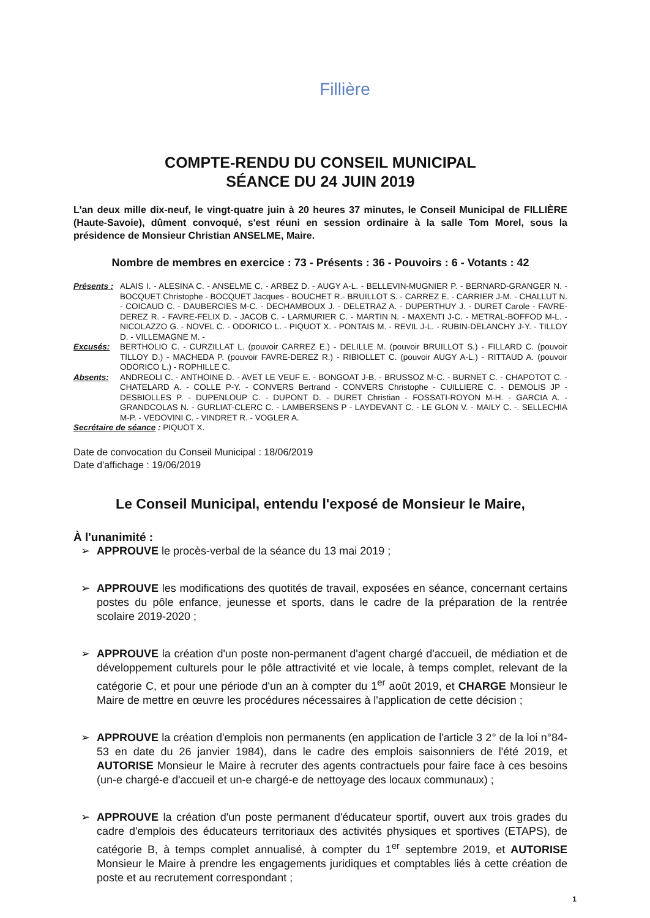Fillière
COMPTE-RENDU DU CONSEIL MUNICIPAL
SÉANCE DU 24 JUIN 2019
L'an deux mille dix-neuf, le vingt-quatre juin à 20 heures 37 minutes, le Conseil Municipal de FILLIÈRE (Haute-Savoie), dûment convoqué, s'est réuni en session ordinaire à la salle Tom Morel, sous la présidence de Monsieur Christian ANSELME, Maire.
Nombre de membres en exercice : 73 - Présents : 36 - Pouvoirs : 6 - Votants : 42
Présents :
ALAIS I. - ALESINA C. - ANSELME C. - ARBEZ D. - AUGY A-L. - BELLEVIN-MUGNIER P. - BERNARD-GRANGER N. - BOCQUET Christophe - BOCQUET Jacques - BOUCHET R.- BRUILLOT S. - CARREZ E. - CARRIER J-M. - CHALLUT N. - COICAUD C. - DAUBERCIES M-C. - DECHAMBOUX J. - DELETRAZ A. - DUPERTHUY J. - DURET Carole - FAVRE-DEREZ R. - FAVRE-FELIX D. - JACOB C. - LARMURIER C. - MARTIN N. - MAXENTI J-C. - METRAL-BOFFOD M-L. - NICOLAZZO G. - NOVEL C. - ODORICO L. - PIQUOT X. - PONTAIS M. - REVIL J-L. - RUBIN-DELANCHY J-Y. - TILLOY D. - VILLEMAGNE M. -
Excusés: BERTHOLIO C. - CURZILLAT L. (pouvoir CARREZ E.) - DELILLE M. (pouvoir BRUILLOT S.) - FILLARD C. (pouvoir TILLOY D.) - MACHEDA P. (pouvoir FAVRE-DEREZ R.) - RIBIOLLET C. (pouvoir AUGY A-L.) - RITTAUD A. (pouvoir ODORICO L.) - ROPHILLE C.
Absents: ANDREOLI C. - ANTHOINE D. - AVET LE VEUF E. - BONGOAT J-B. - BRUSSOZ M-C. - BURNET C. - CHAPOTOT C. - CHATELARD A. - COLLE P-Y. - CONVERS Bertrand - CONVERS Christophe - CUILLIERE C. - DEMOLIS JP - DESBIOLLES P. - DUPENLOUP C. - DUPONT D. - DURET Christian - FOSSATI-ROYON M-H. - GARCIA A. - GRANDCOLAS N. - GURLIAT-CLERC C. - LAMBERSENS P - LAYDEVANT C. - LE GLON V. - MAILY C. -. SELLECHIA M-P. - VEDOVINI C. - VINDRET R. - VOGLER A.
Secrétaire de séance : PIQUOT X.
Date de convocation du Conseil Municipal : 18/06/2019
Date d'affichage : 19/06/2019
Le Conseil Municipal, entendu l'exposé de Monsieur le Maire,
À l'unanimité :
➢ APPROUVE le procès-verbal de la séance du 13 mai 2019 ;
➢ APPROUVE les modifications des quotités de travail, exposées en séance, concernant certains postes du pôle enfance, jeunesse et sports, dans le cadre de la préparation de la rentrée scolaire 2019-2020 ;
➢ APPROUVE la création d'un poste non-permanent d'agent chargé d'accueil, de médiation et de développement culturels pour le pôle attractivité et vie locale, à temps complet, relevant de la catégorie C, et pour une période d'un an à compter du 1<sup>er</sup> août 2019, et CHARGE Monsieur le Maire de mettre en œuvre les procédures nécessaires à l'application de cette décision ;
➢ APPROUVE la création d'emplois non permanents (en application de l'article 3 2° de la loi n°84-53 en date du 26 janvier 1984), dans le cadre des emplois saisonniers de l'été 2019, et AUTORISE Monsieur le Maire à recruter des agents contractuels pour faire face à ces besoins (un-e chargé-e d'accueil et un-e chargé-e de nettoyage des locaux communaux) ;
➢ APPROUVE la création d'un poste permanent d'éducateur sportif, ouvert aux trois grades du cadre d'emplois des éducateurs territoriaux des activités physiques et sportives (ETAPS), de catégorie B, à temps complet annualisé, à compter du 1<sup>er</sup> septembre 2019, et AUTORISE Monsieur le Maire à prendre les engagements juridiques et comptables liés à cette création de poste et au recrutement correspondant ;
1